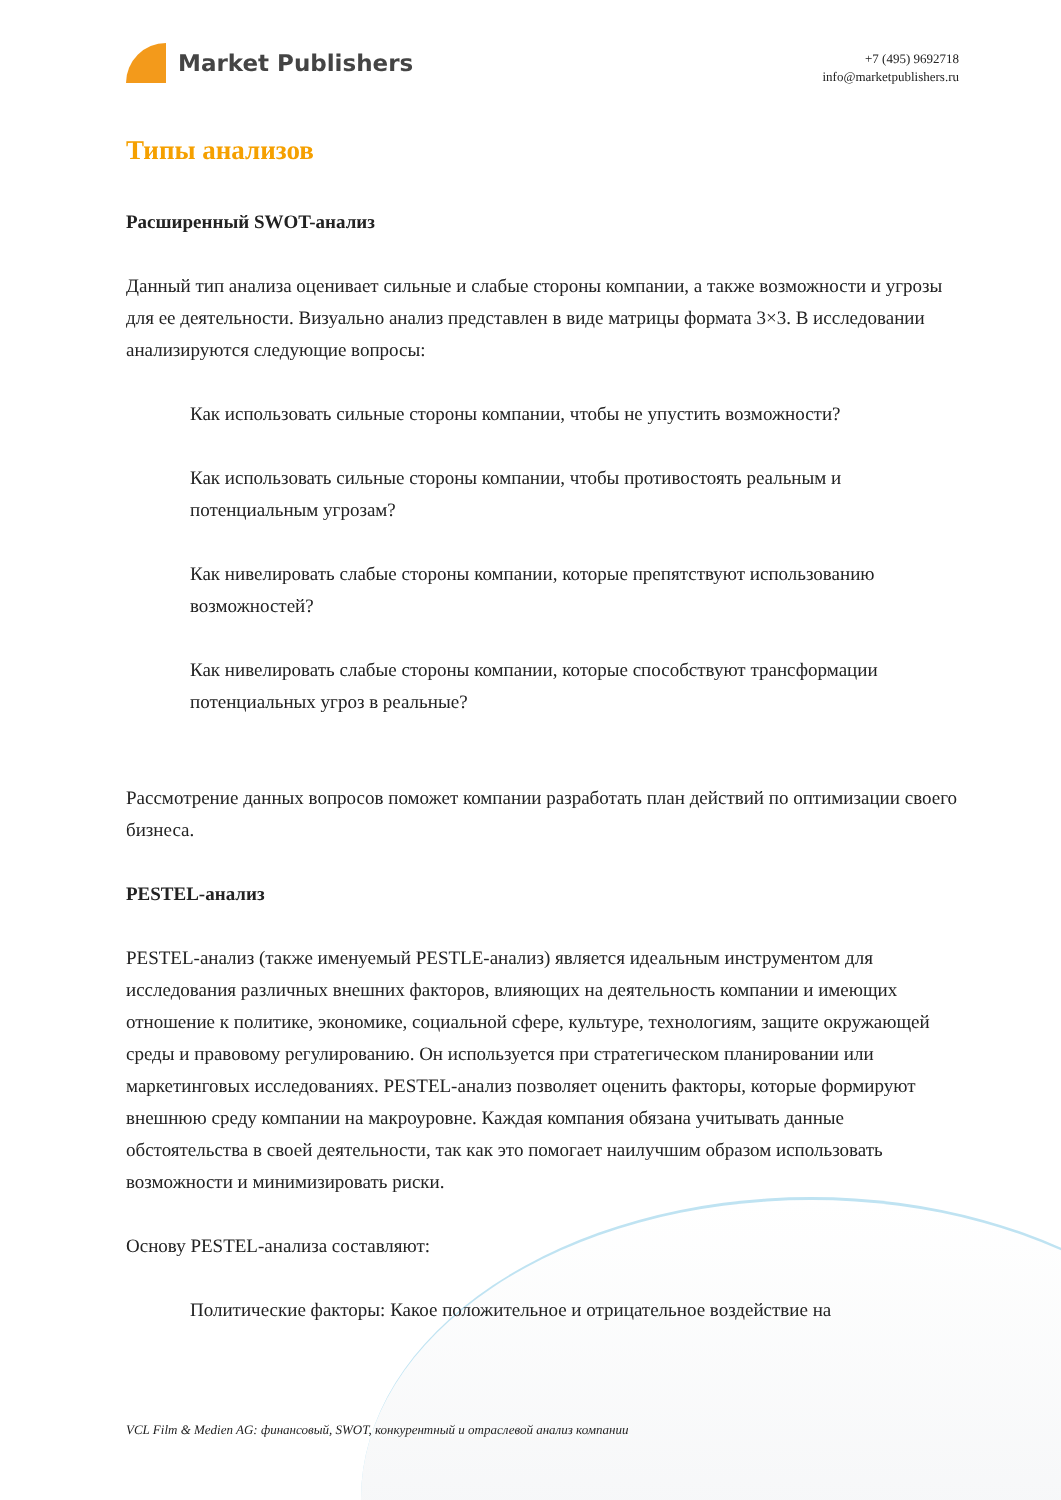Market Publishers
+7 (495) 9692718
info@marketpublishers.ru
Типы анализов
Расширенный SWOT-анализ
Данный тип анализа оценивает сильные и слабые стороны компании, а также возможности и угрозы для ее деятельности. Визуально анализ представлен в виде матрицы формата 3×3. В исследовании анализируются следующие вопросы:
Как использовать сильные стороны компании, чтобы не упустить возможности?
Как использовать сильные стороны компании, чтобы противостоять реальным и потенциальным угрозам?
Как нивелировать слабые стороны компании, которые препятствуют использованию возможностей?
Как нивелировать слабые стороны компании, которые способствуют трансформации потенциальных угроз в реальные?
Рассмотрение данных вопросов поможет компании разработать план действий по оптимизации своего бизнеса.
PESTEL-анализ
PESTEL-анализ (также именуемый PESTLE-анализ) является идеальным инструментом для исследования различных внешних факторов, влияющих на деятельность компании и имеющих отношение к политике, экономике, социальной сфере, культуре, технологиям, защите окружающей среды и правовому регулированию. Он используется при стратегическом планировании или маркетинговых исследованиях. PESTEL-анализ позволяет оценить факторы, которые формируют внешнюю среду компании на макроуровне. Каждая компания обязана учитывать данные обстоятельства в своей деятельности, так как это помогает наилучшим образом использовать возможности и минимизировать риски.
Основу PESTEL-анализа составляют:
Политические факторы: Какое положительное и отрицательное воздействие на
VCL Film & Medien AG: финансовый, SWOT, конкурентный и отраслевой анализ компании